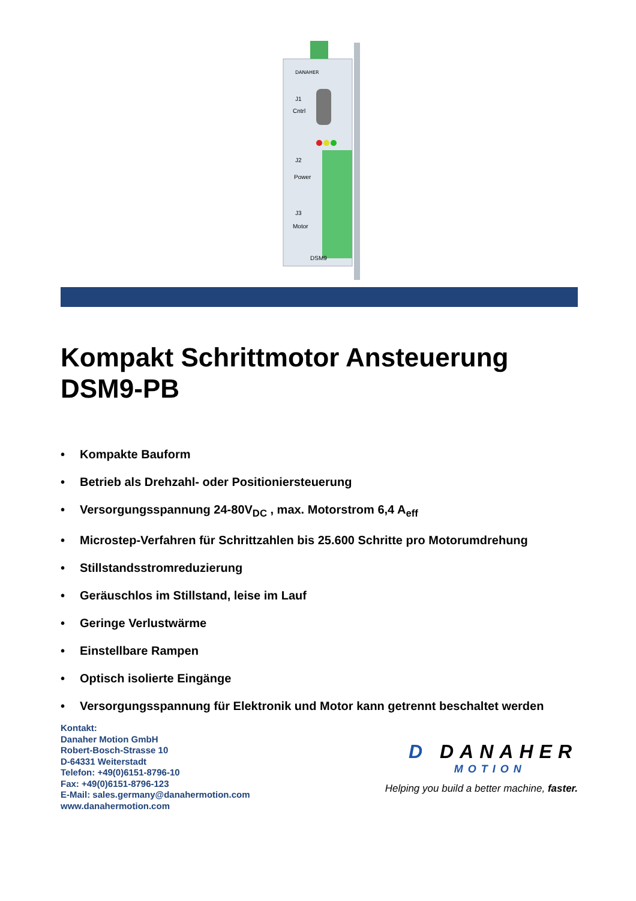DANAHER
J1
Cntrl
J2
Power
J3
Motor
DSM9
Kompakt Schrittmotor Ansteuerung
DSM9-PB
• Kompakte Bauform
• Betrieb als Drehzahl- oder Positioniersteuerung
• Versorgungsspannung 24-80V<sub>DC</sub> , max. Motorstrom 6,4 A<sub>eff</sub>
• Microstep-Verfahren für Schrittzahlen bis 25.600 Schritte pro Motorumdrehung
• Stillstandsstromreduzierung
• Geräuschlos im Stillstand, leise im Lauf
• Geringe Verlustwärme
• Einstellbare Rampen
• Optisch isolierte Eingänge
• Versorgungsspannung für Elektronik und Motor kann getrennt beschaltet werden
Kontakt:
Danaher Motion GmbH
Robert-Bosch-Strasse 10
D-64331 Weiterstadt
Telefon: +49(0)6151-8796-10
Fax: +49(0)6151-8796-123
E-Mail: sales.germany@danahermotion.com
www.danahermotion.com
D DANAHER
MOTION
Helping you build a better machine, faster.